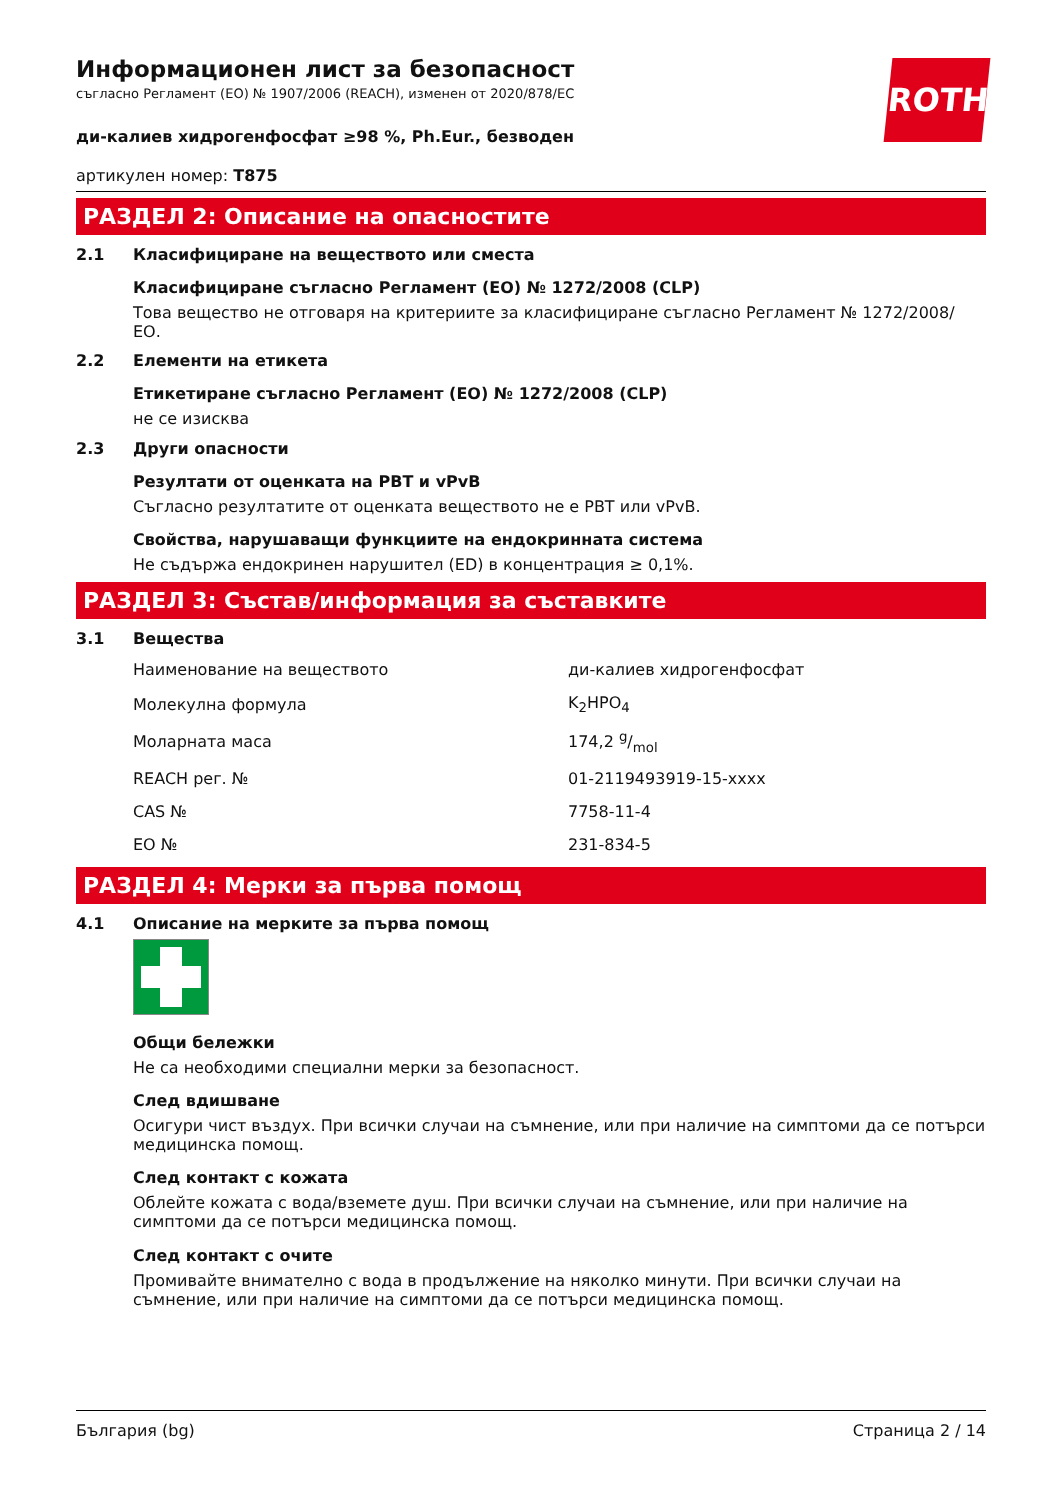ROTH
Информационен лист за безопасност
съгласно Регламент (ЕО) № 1907/2006 (REACH), изменен от 2020/878/ЕС
ди-калиев хидрогенфосфат ≥98 %, Ph.Eur., безводен
артикулен номер: T875
РАЗДЕЛ 2: Описание на опасностите
2.1 Класифициране на веществото или сместа
Класифициране съгласно Регламент (ЕО) № 1272/2008 (CLP)
Това вещество не отговаря на критериите за класифициране съгласно Регламент № 1272/2008/ ЕО.
2.2 Елементи на етикета
Етикетиране съгласно Регламент (ЕО) № 1272/2008 (CLP)
не се изисква
2.3 Други опасности
Резултати от оценката на PBT и vPvB
Съгласно резултатите от оценката веществото не е PBT или vPvB.
Свойства, нарушаващи функциите на ендокринната система
Не съдържа ендокринен нарушител (ED) в концентрация ≥ 0,1%.
РАЗДЕЛ 3: Състав/информация за съставките
3.1 Вещества
| Наименование на веществото | ди-калиев хидрогенфосфат |
| Молекулна формула | K<sub>2</sub>HPO<sub>4</sub> |
| Моларната маса | 174,2 g/mol |
| REACH рег. № | 01-2119493919-15-xxxx |
| CAS № | 7758-11-4 |
| ЕО № | 231-834-5 |
РАЗДЕЛ 4: Мерки за първа помощ
4.1 Описание на мерките за първа помощ
Общи бележки
Не са необходими специални мерки за безопасност.
След вдишване
Осигури чист въздух. При всички случаи на съмнение, или при наличие на симптоми да се потърси медицинска помощ.
След контакт с кожата
Облейте кожата с вода/вземете душ. При всички случаи на съмнение, или при наличие на симптоми да се потърси медицинска помощ.
След контакт с очите
Промивайте внимателно с вода в продължение на няколко минути. При всички случаи на съмнение, или при наличие на симптоми да се потърси медицинска помощ.
България (bg) Страница 2 / 14